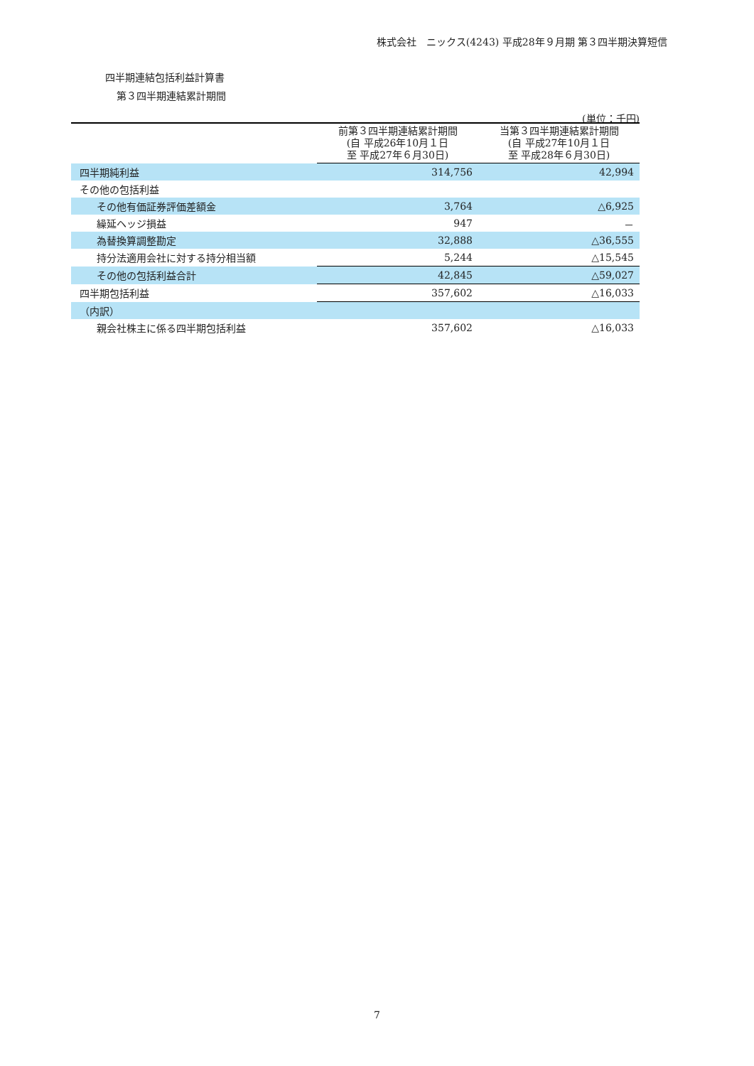株式会社　ニックス(4243) 平成28年９月期 第３四半期決算短信
四半期連結包括利益計算書
第３四半期連結累計期間
(単位：千円)
| | 前第３四半期連結累計期間 (自 平成26年10月１日 至 平成27年６月30日) | 当第３四半期連結累計期間 (自 平成27年10月１日 至 平成28年６月30日) |
| --- | --- | --- |
| 四半期純利益 | 314,756 | 42,994 |
| その他の包括利益 | | |
| その他有価証券評価差額金 | 3,764 | △6,925 |
| 繰延ヘッジ損益 | 947 | － |
| 為替換算調整勘定 | 32,888 | △36,555 |
| 持分法適用会社に対する持分相当額 | 5,244 | △15,545 |
| その他の包括利益合計 | 42,845 | △59,027 |
| 四半期包括利益 | 357,602 | △16,033 |
| （内訳） | | |
| 親会社株主に係る四半期包括利益 | 357,602 | △16,033 |
7